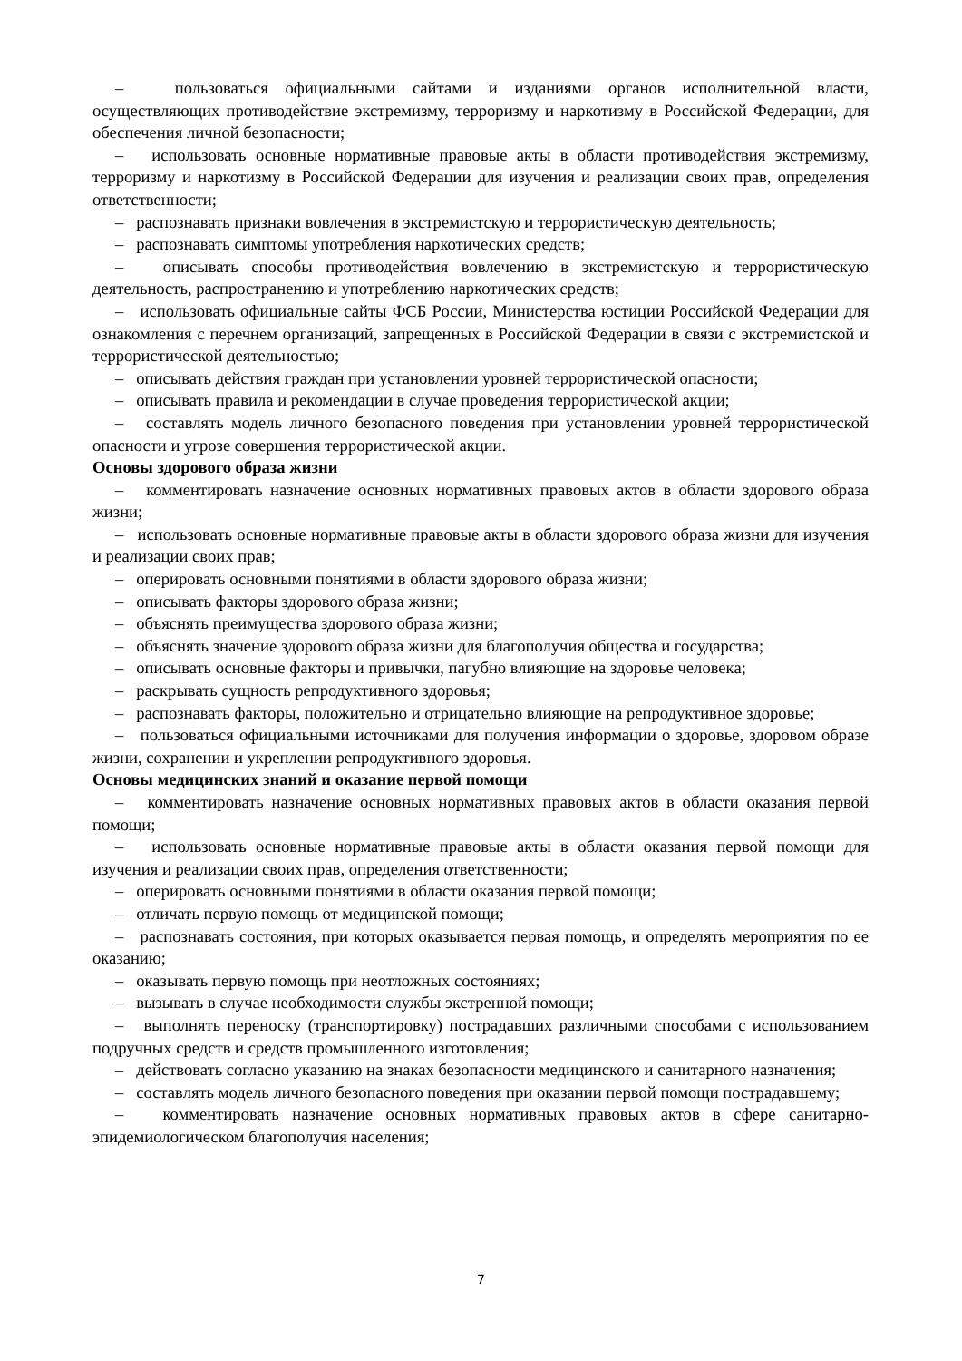– пользоваться официальными сайтами и изданиями органов исполнительной власти, осуществляющих противодействие экстремизму, терроризму и наркотизму в Российской Федерации, для обеспечения личной безопасности;
– использовать основные нормативные правовые акты в области противодействия экстремизму, терроризму и наркотизму в Российской Федерации для изучения и реализации своих прав, определения ответственности;
– распознавать признаки вовлечения в экстремистскую и террористическую деятельность;
– распознавать симптомы употребления наркотических средств;
– описывать способы противодействия вовлечению в экстремистскую и террористическую деятельность, распространению и употреблению наркотических средств;
– использовать официальные сайты ФСБ России, Министерства юстиции Российской Федерации для ознакомления с перечнем организаций, запрещенных в Российской Федерации в связи с экстремистской и террористической деятельностью;
– описывать действия граждан при установлении уровней террористической опасности;
– описывать правила и рекомендации в случае проведения террористической акции;
– составлять модель личного безопасного поведения при установлении уровней террористической опасности и угрозе совершения террористической акции.
Основы здорового образа жизни
– комментировать назначение основных нормативных правовых актов в области здорового образа жизни;
– использовать основные нормативные правовые акты в области здорового образа жизни для изучения и реализации своих прав;
– оперировать основными понятиями в области здорового образа жизни;
– описывать факторы здорового образа жизни;
– объяснять преимущества здорового образа жизни;
– объяснять значение здорового образа жизни для благополучия общества и государства;
– описывать основные факторы и привычки, пагубно влияющие на здоровье человека;
– раскрывать сущность репродуктивного здоровья;
– распознавать факторы, положительно и отрицательно влияющие на репродуктивное здоровье;
– пользоваться официальными источниками для получения информации о здоровье, здоровом образе жизни, сохранении и укреплении репродуктивного здоровья.
Основы медицинских знаний и оказание первой помощи
– комментировать назначение основных нормативных правовых актов в области оказания первой помощи;
– использовать основные нормативные правовые акты в области оказания первой помощи для изучения и реализации своих прав, определения ответственности;
– оперировать основными понятиями в области оказания первой помощи;
– отличать первую помощь от медицинской помощи;
– распознавать состояния, при которых оказывается первая помощь, и определять мероприятия по ее оказанию;
– оказывать первую помощь при неотложных состояниях;
– вызывать в случае необходимости службы экстренной помощи;
– выполнять переноску (транспортировку) пострадавших различными способами с использованием подручных средств и средств промышленного изготовления;
– действовать согласно указанию на знаках безопасности медицинского и санитарного назначения;
– составлять модель личного безопасного поведения при оказании первой помощи пострадавшему;
– комментировать назначение основных нормативных правовых актов в сфере санитарно-эпидемиологическом благополучия населения;
7